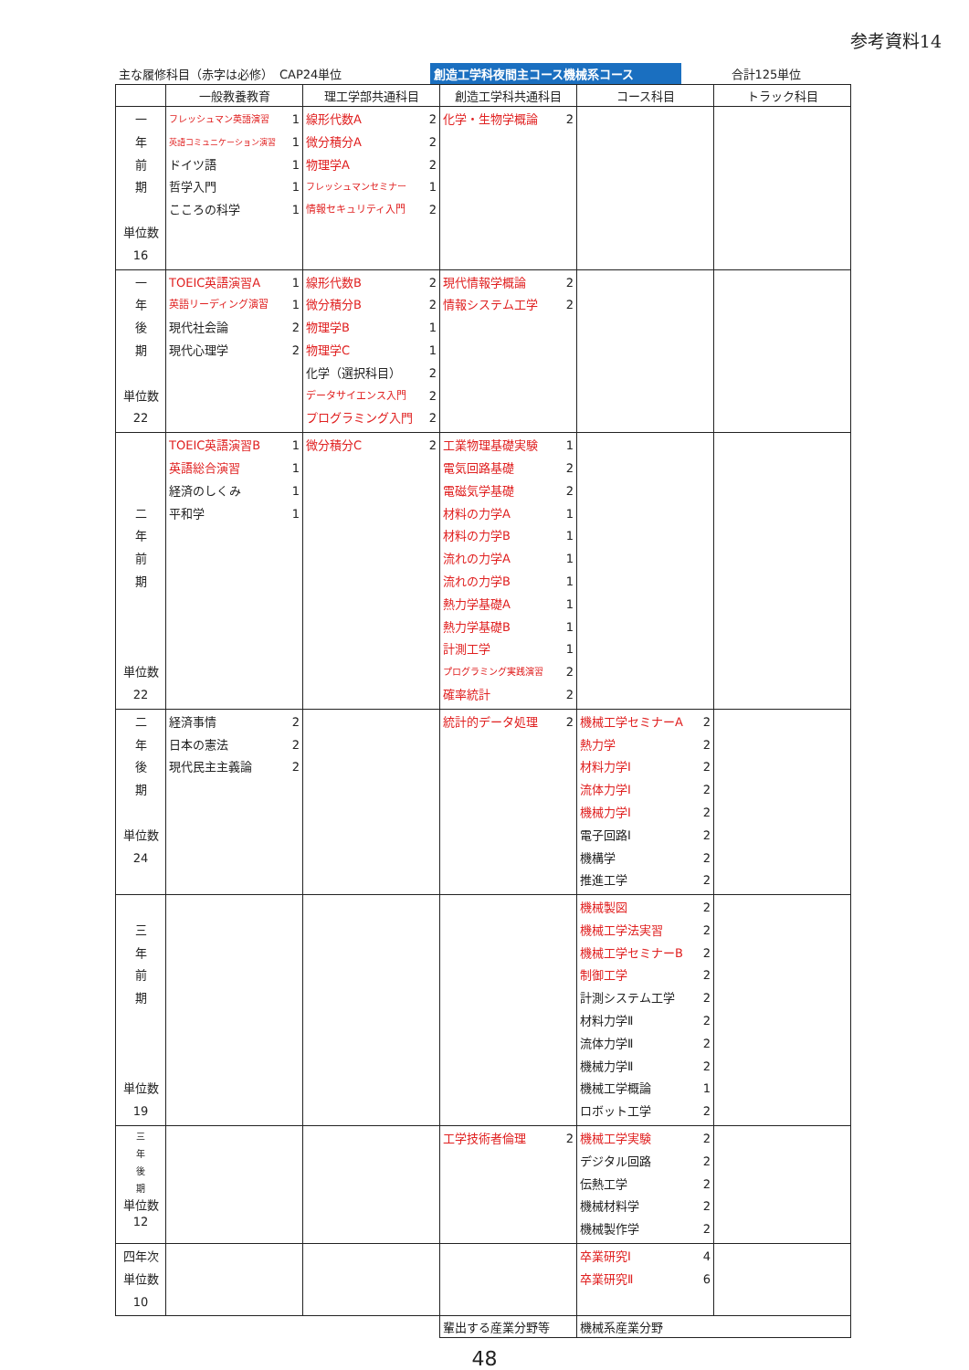参考資料14
主な履修科目（赤字は必修）　CAP24単位
創造工学科夜間主コース機械系コース
合計125単位
| | 一般教養教育 | 理工学部共通科目 | 創造工学科共通科目 | コース科目 | トラック科目 |
| --- | --- | --- | --- | --- | --- |
| 一 年 前 期 単位数 16 | フレッシュマン英語演習 1 英語コミュニケーション演習 1 ドイツ語 1 哲学入門 1 こころの科学 1 | 線形代数A 2 微分積分A 2 物理学A 2 フレッシュマンセミナー 1 情報セキュリティ入門 2 | 化学・生物学概論 2 | | |
| 一 年 後 期 単位数 22 | TOEIC英語演習A 1 英語リーディング演習 1 現代社会論 2 現代心理学 2 | 線形代数B 2 微分積分B 2 物理学B 1 物理学C 1 化学（選択科目） 2 データサイエンス入門 2 プログラミング入門 2 | 現代情報学概論 2 情報システム工学 2 | | |
| 二 年 前 期 単位数 22 | TOEIC英語演習B 1 英語総合演習 1 経済のしくみ 1 平和学 1 | 微分積分C 2 | 工業物理基礎実験 1 電気回路基礎 2 電磁気学基礎 2 材料の力学A 1 材料の力学B 1 流れの力学A 1 流れの力学B 1 熱力学基礎A 1 熱力学基礎B 1 計測工学 1 プログラミング実践演習 2 確率統計 2 | | |
| 二 年 後 期 単位数 24 | 経済事情 2 日本の憲法 2 現代民主主義論 2 | | 統計的データ処理 2 | 機械工学セミナーA 2 熱力学 2 材料力学Ⅰ 2 流体力学Ⅰ 2 機械力学Ⅰ 2 電子回路Ⅰ 2 機構学 2 推進工学 2 | |
| 三 年 前 期 単位数 19 | | | | 機械製図 2 機械工学法実習 2 機械工学セミナーB 2 制御工学 2 計測システム工学 2 材料力学Ⅱ 2 流体力学Ⅱ 2 機械力学Ⅱ 2 機械工学概論 1 ロボット工学 2 | |
| 三 年 後 期 単位数 12 | | | 工学技術者倫理 2 | 機械工学実験 2 デジタル回路 2 伝熱工学 2 機械材料学 2 機械製作学 2 | |
| 四年次 単位数 10 | | | | 卒業研究Ⅰ 4 卒業研究Ⅱ 6 | |
| | | | 輩出する産業分野等 | 機械系産業分野 | |
48